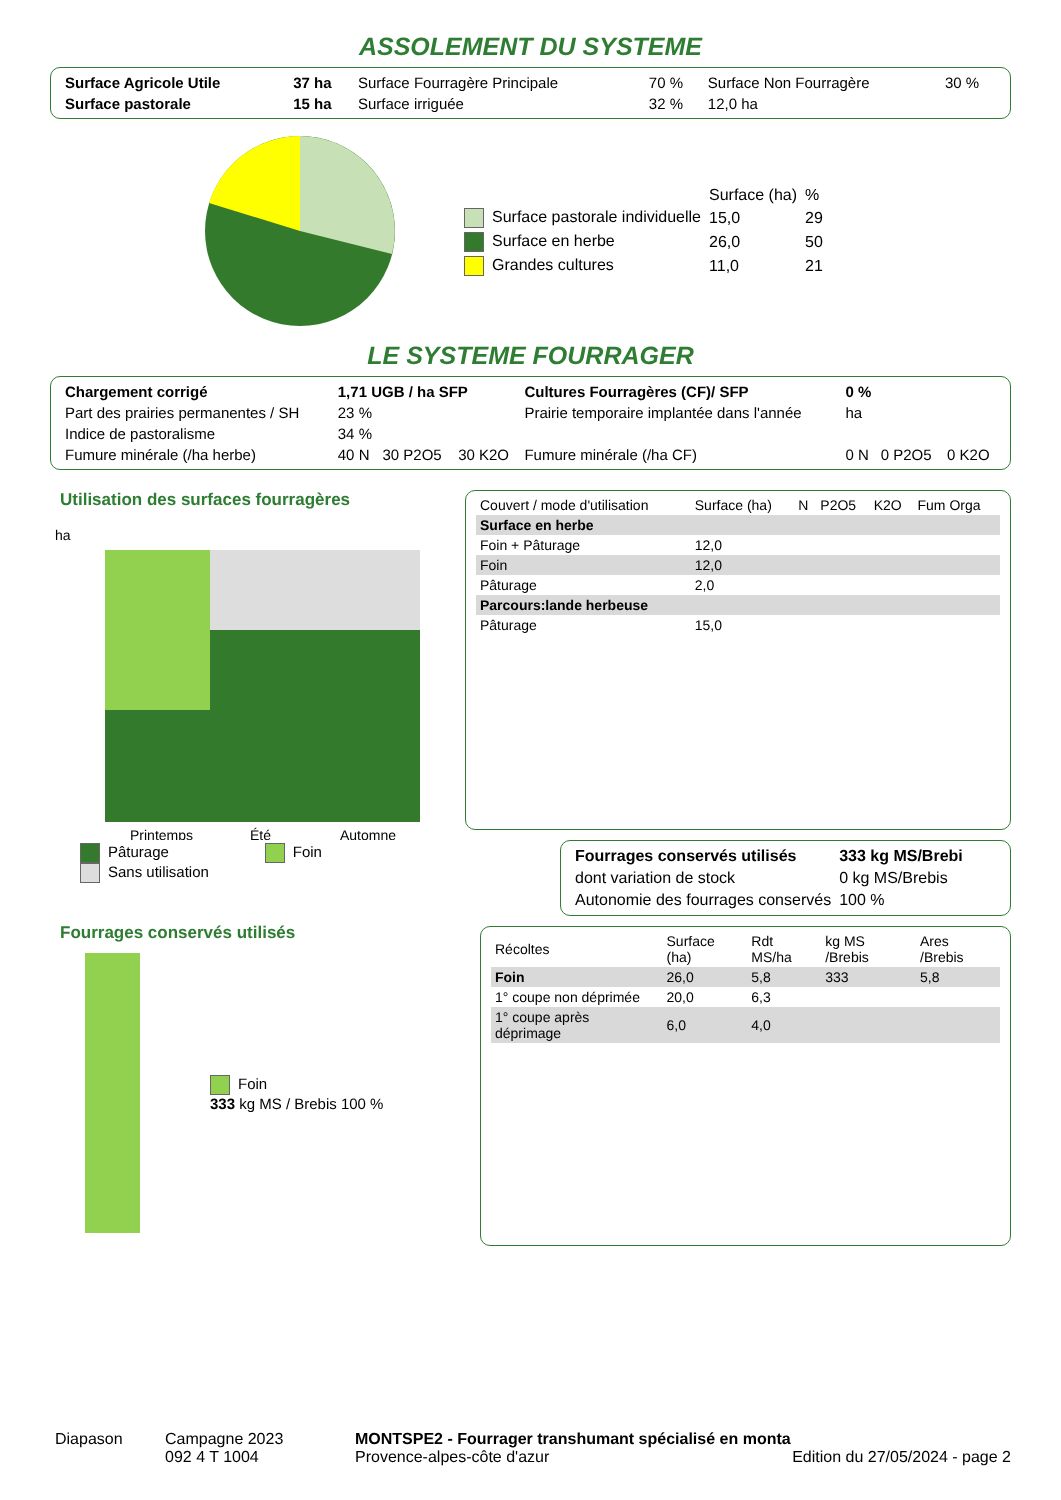ASSOLEMENT DU SYSTEME
| Surface Agricole Utile | 37 ha | Surface Fourragère Principale | 70 % | Surface Non Fourragère | 30 % |
| Surface pastorale | 15 ha | Surface irriguée | 32 % | 12,0 ha | |
| | Surface (ha) | % |
| Surface pastorale individuelle | 15,0 | 29 |
| Surface en herbe | 26,0 | 50 |
| Grandes cultures | 11,0 | 21 |
LE SYSTEME FOURRAGER
| Chargement corrigé | 1,71 UGB / ha SFP | | | Cultures Fourragères (CF)/ SFP | 0 % | | |
| Part des prairies permanentes / SH | 23 % | | | Prairie temporaire implantée dans l'année | ha | | |
| Indice de pastoralisme | 34 % | | | | | | |
| Fumure minérale (/ha herbe) | 40 N | 30 P2O5 | 30 K2O | Fumure minérale (/ha CF) | 0 N | 0 P2O5 | 0 K2O |
Utilisation des surfaces fourragères
ha
Printemps
Été
Automne
Pâturage Foin
Sans utilisation
Fourrages conservés utilisés
Foin
333 kg MS / Brebis 100 %
| Couvert / mode d'utilisation | Surface (ha) | N | P2O5 | K2O | Fum Orga |
| --- | --- | --- | --- | --- | --- |
| Surface en herbe | | | | | |
| Foin + Pâturage | 12,0 | | | | |
| Foin | 12,0 | | | | |
| Pâturage | 2,0 | | | | |
| Parcours:lande herbeuse | | | | | |
| Pâturage | 15,0 | | | | |
| Fourrages conservés utilisés | 333 kg MS/Brebi |
| dont variation de stock | 0 kg MS/Brebis |
| Autonomie des fourrages conservés | 100 % |
| Récoltes | Surface (ha) | Rdt MS/ha | kg MS /Brebis | Ares /Brebis |
| --- | --- | --- | --- | --- |
| Foin | 26,0 | 5,8 | 333 | 5,8 |
| 1° coupe non déprimée | 20,0 | 6,3 | | |
| 1° coupe après déprimage | 6,0 | 4,0 | | |
Diapason Campagne 2023
092 4 T 1004
MONTSPE2 - Fourrager transhumant spécialisé en monta
Provence-alpes-côte d'azur Edition du 27/05/2024 - page 2